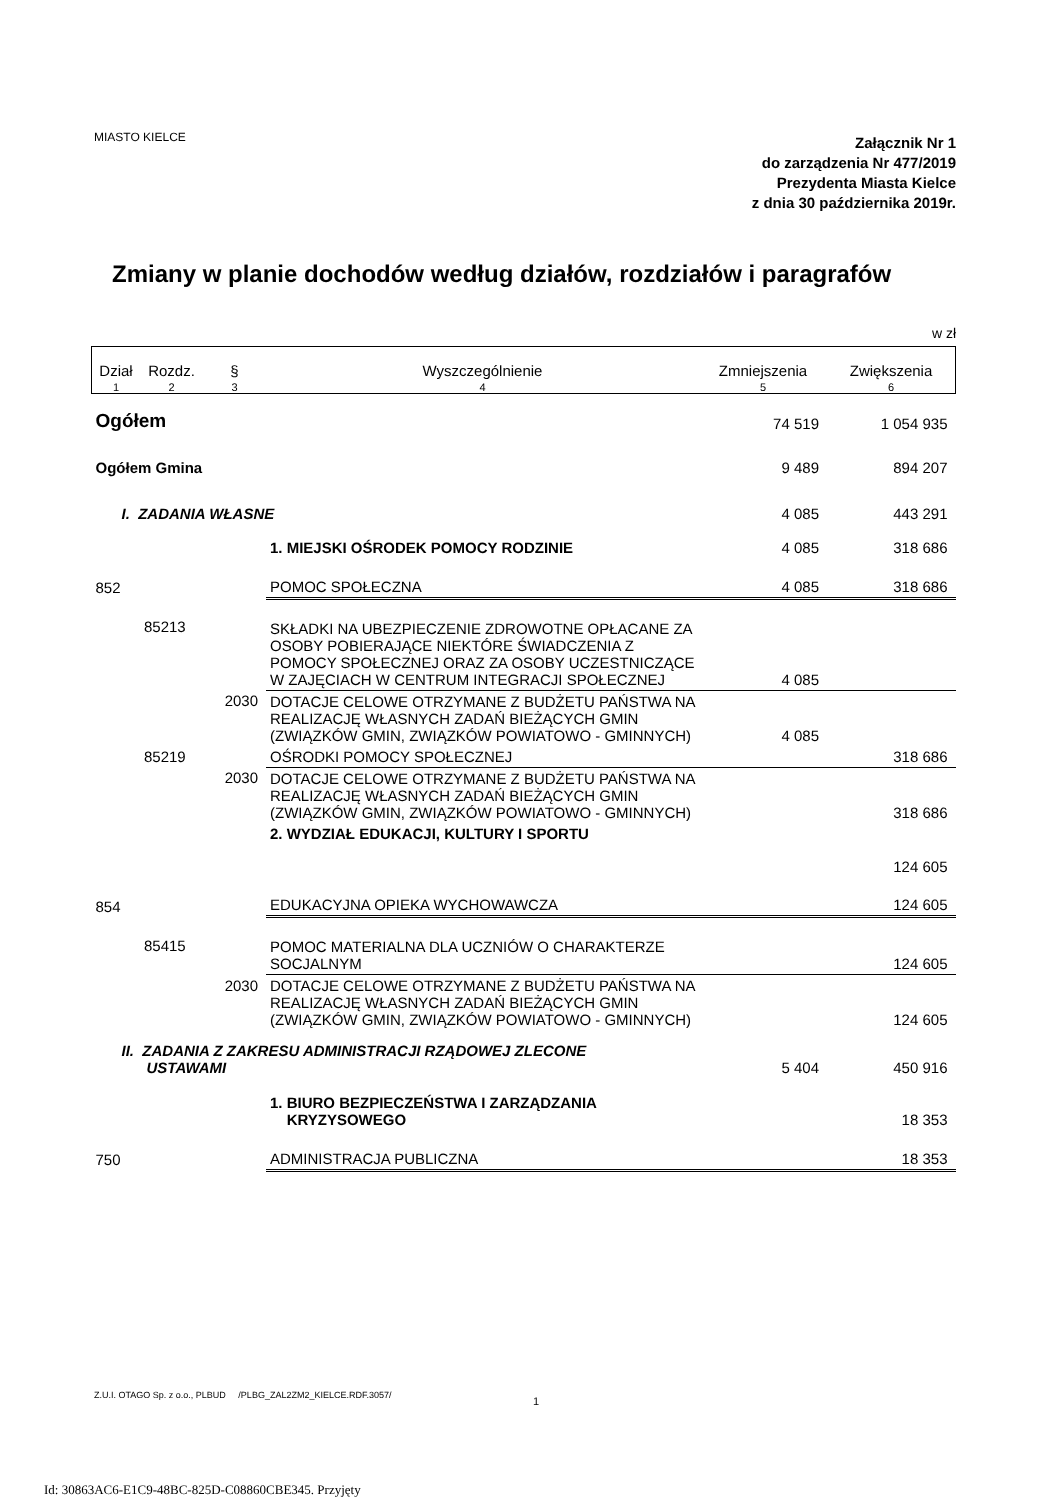MIASTO KIELCE
Załącznik Nr 1
do zarządzenia Nr 477/2019
Prezydenta Miasta Kielce
z dnia 30 października 2019r.
Zmiany w planie dochodów według działów, rozdziałów i paragrafów
w zł
| Dział | Rozdz. | § | Wyszczególnienie | Zmniejszenia | Zwiększenia |
| --- | --- | --- | --- | --- | --- |
| 1 | 2 | 3 | 4 | 5 | 6 |
| Ogółem | | | | 74 519 | 1 054 935 |
| Ogółem Gmina | | | | 9 489 | 894 207 |
| I. ZADANIA WŁASNE | | | | 4 085 | 443 291 |
| | | | 1. MIEJSKI OŚRODEK POMOCY RODZINIE | 4 085 | 318 686 |
| 852 | | | POMOC SPOŁECZNA | 4 085 | 318 686 |
| | 85213 | | SKŁADKI NA UBEZPIECZENIE ZDROWOTNE OPŁACANE ZA OSOBY POBIERAJĄCE NIEKTÓRE ŚWIADCZENIA Z POMOCY SPOŁECZNEJ ORAZ ZA OSOBY UCZESTNICZĄCE W ZAJĘCIACH W CENTRUM INTEGRACJI SPOŁECZNEJ | 4 085 | |
| | | 2030 | DOTACJE CELOWE OTRZYMANE Z BUDŻETU PAŃSTWA NA REALIZACJĘ WŁASNYCH ZADAŃ BIEŻĄCYCH GMIN (ZWIĄZKÓW GMIN, ZWIĄZKÓW POWIATOWO - GMINNYCH) | 4 085 | |
| | 85219 | | OŚRODKI POMOCY SPOŁECZNEJ | | 318 686 |
| | | 2030 | DOTACJE CELOWE OTRZYMANE Z BUDŻETU PAŃSTWA NA REALIZACJĘ WŁASNYCH ZADAŃ BIEŻĄCYCH GMIN (ZWIĄZKÓW GMIN, ZWIĄZKÓW POWIATOWO - GMINNYCH) | | 318 686 |
| | | | 2. WYDZIAŁ EDUKACJI, KULTURY I SPORTU | | 124 605 |
| 854 | | | EDUKACYJNA OPIEKA WYCHOWAWCZA | | 124 605 |
| | 85415 | | POMOC MATERIALNA DLA UCZNIÓW O CHARAKTERZE SOCJALNYM | | 124 605 |
| | | 2030 | DOTACJE CELOWE OTRZYMANE Z BUDŻETU PAŃSTWA NA REALIZACJĘ WŁASNYCH ZADAŃ BIEŻĄCYCH GMIN (ZWIĄZKÓW GMIN, ZWIĄZKÓW POWIATOWO - GMINNYCH) | | 124 605 |
| II. ZADANIA Z ZAKRESU ADMINISTRACJI RZĄDOWEJ ZLECONE USTAWAMI | | | | 5 404 | 450 916 |
| | | | 1. BIURO BEZPIECZEŃSTWA I ZARZĄDZANIA KRYZYSOWEGO | | 18 353 |
| 750 | | | ADMINISTRACJA PUBLICZNA | | 18 353 |
Z.U.I. OTAGO Sp. z o.o., PLBUD /PLBG_ZAL2ZM2_KIELCE.RDF.3057/
1
Id: 30863AC6-E1C9-48BC-825D-C08860CBE345. Przyjęty